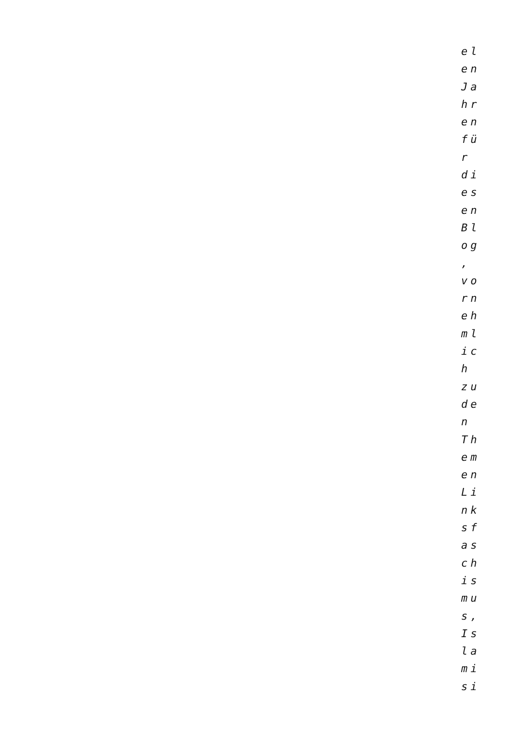el
en
Ja
hr
en
fü
r
di
es
en
Bl
og
,
vo
rn
eh
ml
ic
h
zu
de
n
Th
em
en
Li
nk
sf
as
ch
is
mu
s,
Is
la
mi
si